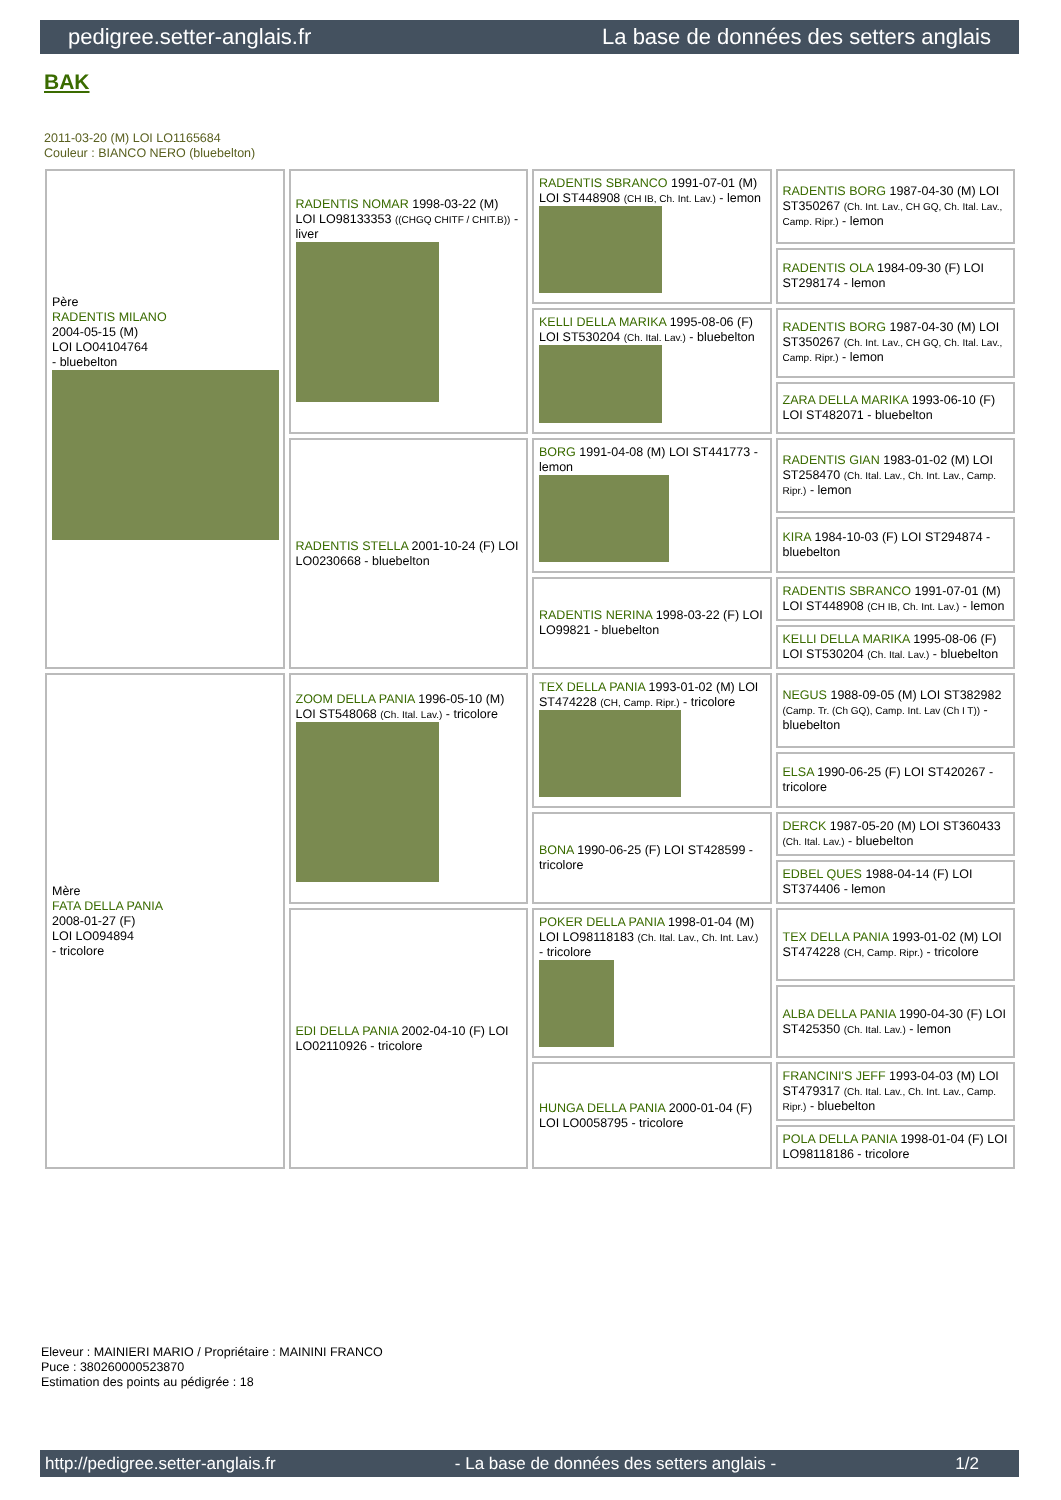pedigree.setter-anglais.fr La base de données des setters anglais
BAK
2011-03-20 (M) LOI LO1165684
Couleur : BIANCO NERO (bluebelton)
| Père RADENTIS MILANO 2004-05-15 (M) LOI LO04104764 - bluebelton | RADENTIS NOMAR 1998-03-22 (M) LOI LO98133353 ((CHGQ CHITF / CHIT.B)) - liver | RADENTIS SBRANCO 1991-07-01 (M) LOI ST448908 (CH IB, Ch. Int. Lav.) - lemon | RADENTIS BORG 1987-04-30 (M) LOI ST350267 (Ch. Int. Lav., CH GQ, Ch. Ital. Lav., Camp. Ripr.) - lemon |
| | | | RADENTIS OLA 1984-09-30 (F) LOI ST298174 - lemon |
| | | KELLI DELLA MARIKA 1995-08-06 (F) LOI ST530204 (Ch. Ital. Lav.) - bluebelton | RADENTIS BORG 1987-04-30 (M) LOI ST350267 (Ch. Int. Lav., CH GQ, Ch. Ital. Lav., Camp. Ripr.) - lemon |
| | | | ZARA DELLA MARIKA 1993-06-10 (F) LOI ST482071 - bluebelton |
| | RADENTIS STELLA 2001-10-24 (F) LOI LO0230668 - bluebelton | BORG 1991-04-08 (M) LOI ST441773 - lemon | RADENTIS GIAN 1983-01-02 (M) LOI ST258470 (Ch. Ital. Lav., Ch. Int. Lav., Camp. Ripr.) - lemon |
| | | | KIRA 1984-10-03 (F) LOI ST294874 - bluebelton |
| | | RADENTIS NERINA 1998-03-22 (F) LOI LO99821 - bluebelton | RADENTIS SBRANCO 1991-07-01 (M) LOI ST448908 (CH IB, Ch. Int. Lav.) - lemon |
| | | | KELLI DELLA MARIKA 1995-08-06 (F) LOI ST530204 (Ch. Ital. Lav.) - bluebelton |
| Mère FATA DELLA PANIA 2008-01-27 (F) LOI LO094894 - tricolore | ZOOM DELLA PANIA 1996-05-10 (M) LOI ST548068 (Ch. Ital. Lav.) - tricolore | TEX DELLA PANIA 1993-01-02 (M) LOI ST474228 (CH, Camp. Ripr.) - tricolore | NEGUS 1988-09-05 (M) LOI ST382982 (Camp. Tr. (Ch GQ), Camp. Int. Lav (Ch I T)) - bluebelton |
| | | | ELSA 1990-06-25 (F) LOI ST420267 - tricolore |
| | | BONA 1990-06-25 (F) LOI ST428599 - tricolore | DERCK 1987-05-20 (M) LOI ST360433 (Ch. Ital. Lav.) - bluebelton |
| | | | EDBEL QUES 1988-04-14 (F) LOI ST374406 - lemon |
| | EDI DELLA PANIA 2002-04-10 (F) LOI LO02110926 - tricolore | POKER DELLA PANIA 1998-01-04 (M) LOI LO98118183 (Ch. Ital. Lav., Ch. Int. Lav.) - tricolore | TEX DELLA PANIA 1993-01-02 (M) LOI ST474228 (CH, Camp. Ripr.) - tricolore |
| | | | ALBA DELLA PANIA 1990-04-30 (F) LOI ST425350 (Ch. Ital. Lav.) - lemon |
| | | HUNGA DELLA PANIA 2000-01-04 (F) LOI LO0058795 - tricolore | FRANCINI'S JEFF 1993-04-03 (M) LOI ST479317 (Ch. Ital. Lav., Ch. Int. Lav., Camp. Ripr.) - bluebelton |
| | | | POLA DELLA PANIA 1998-01-04 (F) LOI LO98118186 - tricolore |
Eleveur : MAINIERI MARIO / Propriétaire : MAININI FRANCO
Puce : 380260000523870
Estimation des points au pédigrée : 18
http://pedigree.setter-anglais.fr - La base de données des setters anglais - 1/2